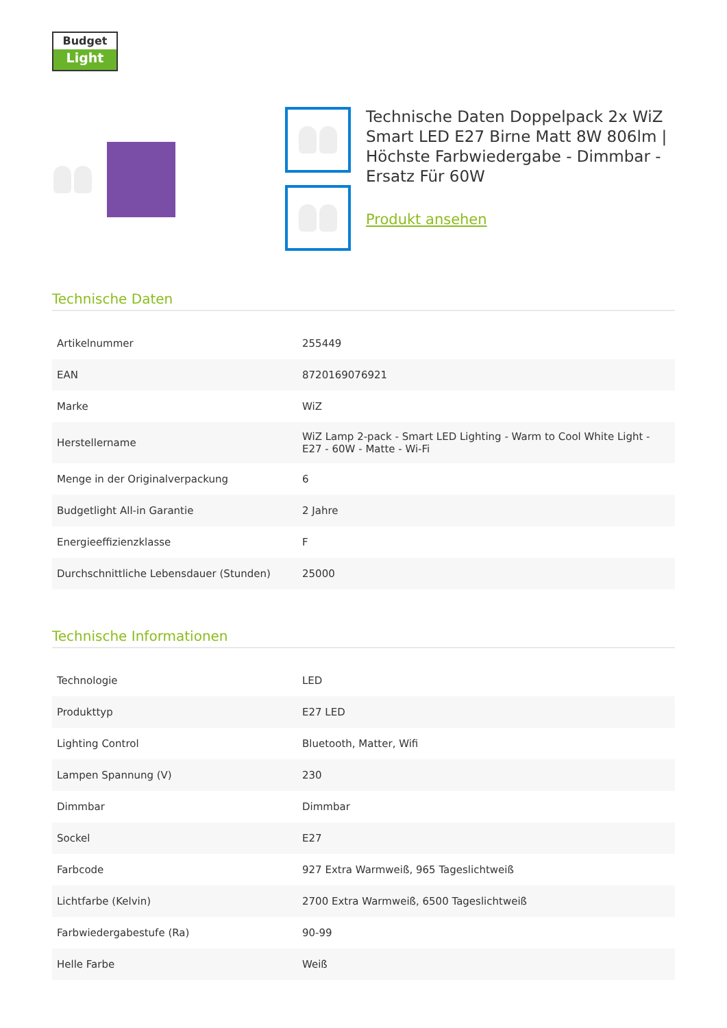Budget
Light
Technische Daten Doppelpack 2x WiZ Smart LED E27 Birne Matt 8W 806lm | Höchste Farbwiedergabe - Dimmbar - Ersatz Für 60W
Produkt ansehen
Technische Daten
| Artikelnummer | 255449 |
| EAN | 8720169076921 |
| Marke | WiZ |
| Herstellername | WiZ Lamp 2-pack - Smart LED Lighting - Warm to Cool White Light - E27 - 60W - Matte - Wi-Fi |
| Menge in der Originalverpackung | 6 |
| Budgetlight All-in Garantie | 2 Jahre |
| Energieeffizienzklasse | F |
| Durchschnittliche Lebensdauer (Stunden) | 25000 |
Technische Informationen
| Technologie | LED |
| Produkttyp | E27 LED |
| Lighting Control | Bluetooth, Matter, Wifi |
| Lampen Spannung (V) | 230 |
| Dimmbar | Dimmbar |
| Sockel | E27 |
| Farbcode | 927 Extra Warmweiß, 965 Tageslichtweiß |
| Lichtfarbe (Kelvin) | 2700 Extra Warmweiß, 6500 Tageslichtweiß |
| Farbwiedergabestufe (Ra) | 90-99 |
| Helle Farbe | Weiß |